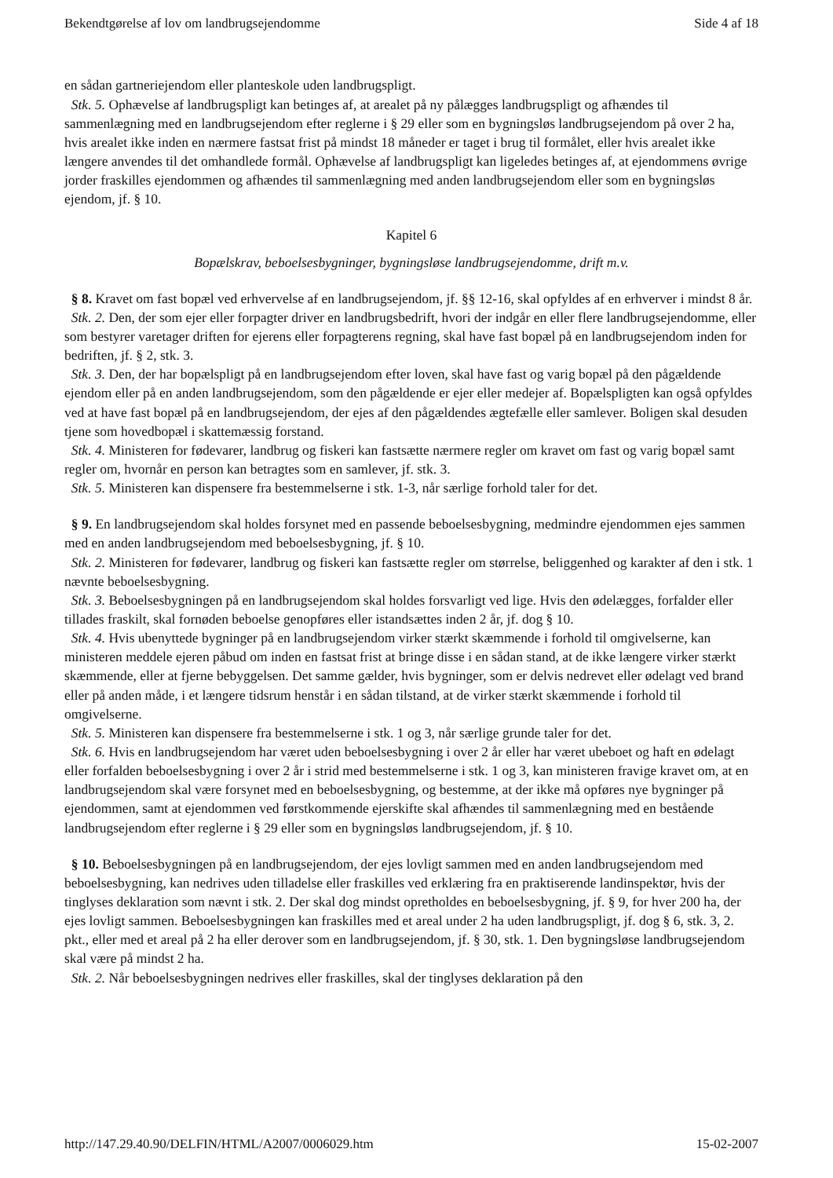Bekendtgørelse af lov om landbrugsejendomme Side 4 af 18
en sådan gartneriejendom eller planteskole uden landbrugspligt.
Stk. 5. Ophævelse af landbrugspligt kan betinges af, at arealet på ny pålægges landbrugspligt og afhændes til sammenlægning med en landbrugsejendom efter reglerne i § 29 eller som en bygningsløs landbrugsejendom på over 2 ha, hvis arealet ikke inden en nærmere fastsat frist på mindst 18 måneder er taget i brug til formålet, eller hvis arealet ikke længere anvendes til det omhandlede formål. Ophævelse af landbrugspligt kan ligeledes betinges af, at ejendommens øvrige jorder fraskilles ejendommen og afhændes til sammenlægning med anden landbrugsejendom eller som en bygningsløs ejendom, jf. § 10.
Kapitel 6
Bopælskrav, beboelsesbygninger, bygningsløse landbrugsejendomme, drift m.v.
§ 8. Kravet om fast bopæl ved erhvervelse af en landbrugsejendom, jf. §§ 12-16, skal opfyldes af en erhverver i mindst 8 år.
Stk. 2. Den, der som ejer eller forpagter driver en landbrugsbedrift, hvori der indgår en eller flere landbrugsejendomme, eller som bestyrer varetager driften for ejerens eller forpagterens regning, skal have fast bopæl på en landbrugsejendom inden for bedriften, jf. § 2, stk. 3.
Stk. 3. Den, der har bopælspligt på en landbrugsejendom efter loven, skal have fast og varig bopæl på den pågældende ejendom eller på en anden landbrugsejendom, som den pågældende er ejer eller medejer af. Bopælspligten kan også opfyldes ved at have fast bopæl på en landbrugsejendom, der ejes af den pågældendes ægtefælle eller samlever. Boligen skal desuden tjene som hovedbopæl i skattemæssig forstand.
Stk. 4. Ministeren for fødevarer, landbrug og fiskeri kan fastsætte nærmere regler om kravet om fast og varig bopæl samt regler om, hvornår en person kan betragtes som en samlever, jf. stk. 3.
Stk. 5. Ministeren kan dispensere fra bestemmelserne i stk. 1-3, når særlige forhold taler for det.
§ 9. En landbrugsejendom skal holdes forsynet med en passende beboelsesbygning, medmindre ejendommen ejes sammen med en anden landbrugsejendom med beboelsesbygning, jf. § 10.
Stk. 2. Ministeren for fødevarer, landbrug og fiskeri kan fastsætte regler om størrelse, beliggenhed og karakter af den i stk. 1 nævnte beboelsesbygning.
Stk. 3. Beboelsesbygningen på en landbrugsejendom skal holdes forsvarligt ved lige. Hvis den ødelægges, forfalder eller tillades fraskilt, skal fornøden beboelse genopføres eller istandsættes inden 2 år, jf. dog § 10.
Stk. 4. Hvis ubenyttede bygninger på en landbrugsejendom virker stærkt skæmmende i forhold til omgivelserne, kan ministeren meddele ejeren påbud om inden en fastsat frist at bringe disse i en sådan stand, at de ikke længere virker stærkt skæmmende, eller at fjerne bebyggelsen. Det samme gælder, hvis bygninger, som er delvis nedrevet eller ødelagt ved brand eller på anden måde, i et længere tidsrum henstår i en sådan tilstand, at de virker stærkt skæmmende i forhold til omgivelserne.
Stk. 5. Ministeren kan dispensere fra bestemmelserne i stk. 1 og 3, når særlige grunde taler for det.
Stk. 6. Hvis en landbrugsejendom har været uden beboelsesbygning i over 2 år eller har været ubeboet og haft en ødelagt eller forfalden beboelsesbygning i over 2 år i strid med bestemmelserne i stk. 1 og 3, kan ministeren fravige kravet om, at en landbrugsejendom skal være forsynet med en beboelsesbygning, og bestemme, at der ikke må opføres nye bygninger på ejendommen, samt at ejendommen ved førstkommende ejerskifte skal afhændes til sammenlægning med en bestående landbrugsejendom efter reglerne i § 29 eller som en bygningsløs landbrugsejendom, jf. § 10.
§ 10. Beboelsesbygningen på en landbrugsejendom, der ejes lovligt sammen med en anden landbrugsejendom med beboelsesbygning, kan nedrives uden tilladelse eller fraskilles ved erklæring fra en praktiserende landinspektør, hvis der tinglyses deklaration som nævnt i stk. 2. Der skal dog mindst opretholdes en beboelsesbygning, jf. § 9, for hver 200 ha, der ejes lovligt sammen. Beboelsesbygningen kan fraskilles med et areal under 2 ha uden landbrugspligt, jf. dog § 6, stk. 3, 2. pkt., eller med et areal på 2 ha eller derover som en landbrugsejendom, jf. § 30, stk. 1. Den bygningsløse landbrugsejendom skal være på mindst 2 ha.
Stk. 2. Når beboelsesbygningen nedrives eller fraskilles, skal der tinglyses deklaration på den
http://147.29.40.90/DELFIN/HTML/A2007/0006029.htm 15-02-2007